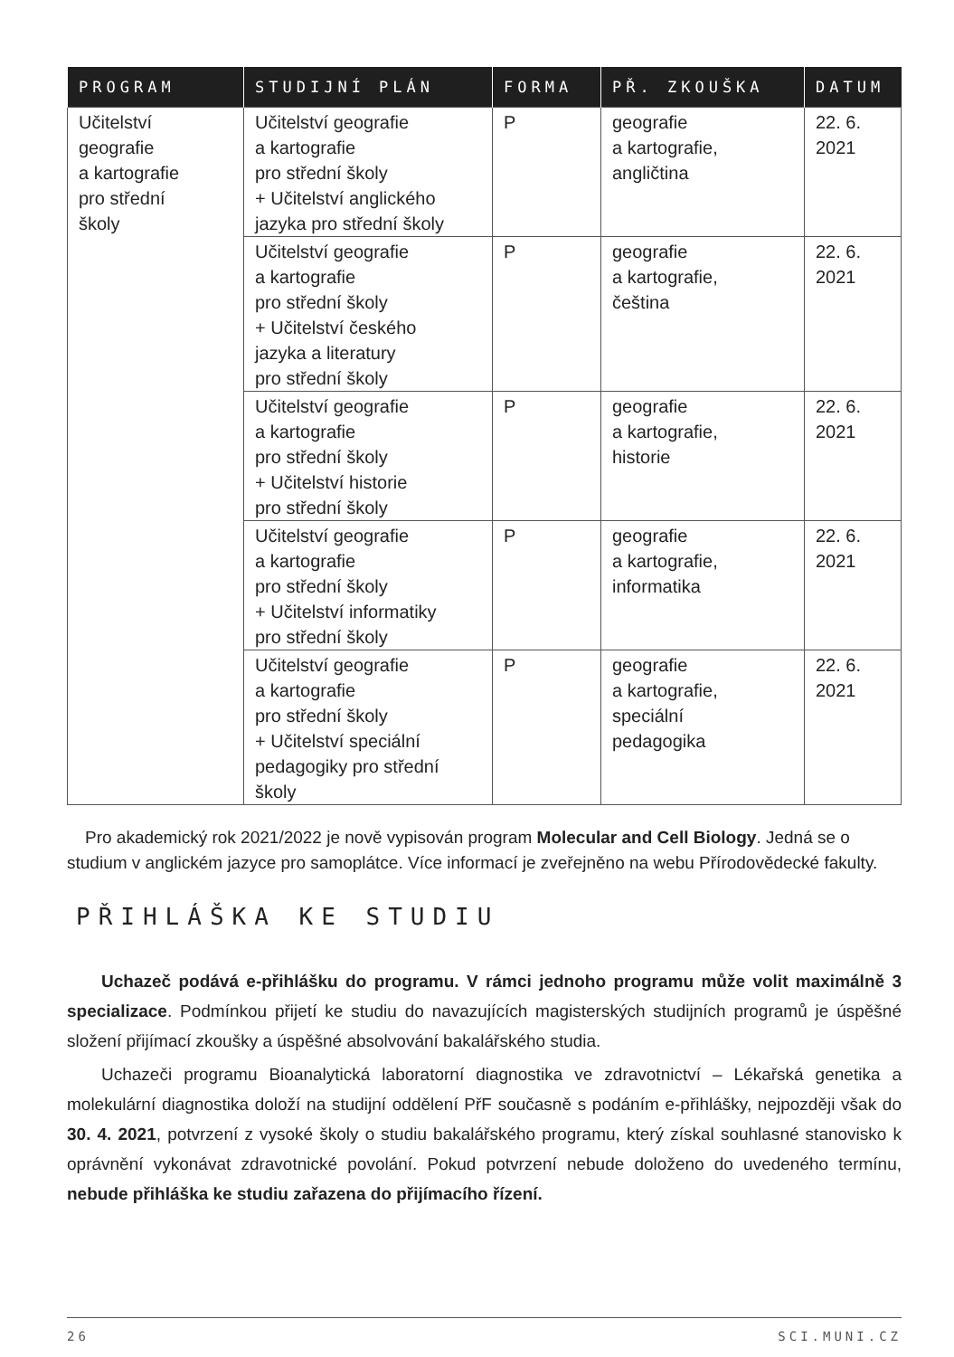| PROGRAM | STUDIJNÍ PLÁN | FORMA | PŘ. ZKOUŠKA | DATUM |
| --- | --- | --- | --- | --- |
| Učitelství geografie a kartografie pro střední školy | Učitelství geografie a kartografie pro střední školy + Učitelství anglického jazyka pro střední školy | P | geografie a kartografie, angličtina | 22. 6. 2021 |
| | Učitelství geografie a kartografie pro střední školy + Učitelství českého jazyka a literatury pro střední školy | P | geografie a kartografie, čeština | 22. 6. 2021 |
| | Učitelství geografie a kartografie pro střední školy + Učitelství historie pro střední školy | P | geografie a kartografie, historie | 22. 6. 2021 |
| | Učitelství geografie a kartografie pro střední školy + Učitelství informatiky pro střední školy | P | geografie a kartografie, informatika | 22. 6. 2021 |
| | Učitelství geografie a kartografie pro střední školy + Učitelství speciální pedagogiky pro střední školy | P | geografie a kartografie, speciální pedagogika | 22. 6. 2021 |
Pro akademický rok 2021/2022 je nově vypisován program Molecular and Cell Biology. Jedná se o studium v anglickém jazyce pro samoplátce. Více informací je zveřejněno na webu Přírodovědecké fakulty.
PŘIHLÁŠKA KE STUDIU
Uchazeč podává e-přihlášku do programu. V rámci jednoho programu může volit maximálně 3 specializace. Podmínkou přijetí ke studiu do navazujících magisterských studijních programů je úspěšné složení přijímací zkoušky a úspěšné absolvování bakalářského studia.
Uchazeči programu Bioanalytická laboratorní diagnostika ve zdravotnictví – Lékařská genetika a molekulární diagnostika doloží na studijní oddělení PřF současně s podáním e-přihlášky, nejpozději však do 30. 4. 2021, potvrzení z vysoké školy o studiu bakalářského programu, který získal souhlasné stanovisko k oprávnění vykonávat zdravotnické povolání. Pokud potvrzení nebude doloženo do uvedeného termínu, nebude přihláška ke studiu zařazena do přijímacího řízení.
26 SCI.MUNI.CZ